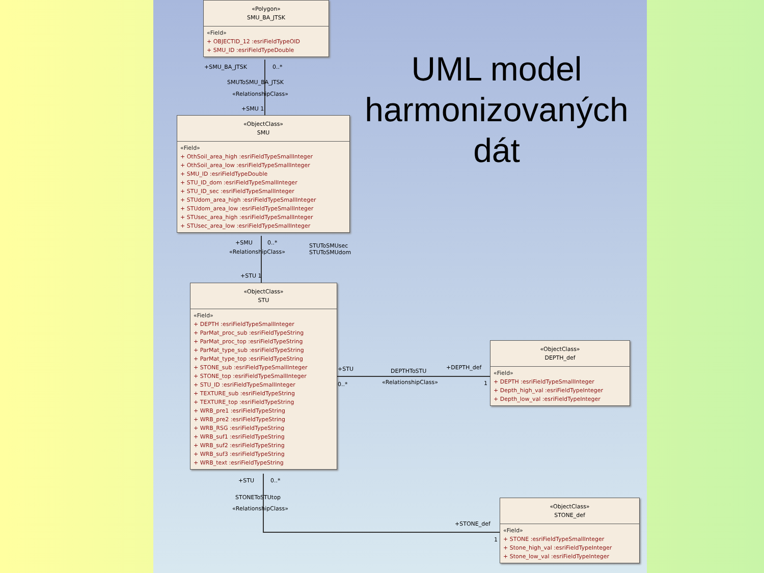UML model harmonizovaných dát
«Polygon»
SMU_BA_JTSK
«Field»
+ OBJECTID_12 :esriFieldTypeOID
+ SMU_ID :esriFieldTypeDouble
+SMU_BA_JTSK 0..*
SMUToSMU_BA_JTSK
«RelationshipClass»
+SMU 1
«ObjectClass»
SMU
«Field»
+ OthSoil_area_high :esriFieldTypeSmallInteger
+ OthSoil_area_low :esriFieldTypeSmallInteger
+ SMU_ID :esriFieldTypeDouble
+ STU_ID_dom :esriFieldTypeSmallInteger
+ STU_ID_sec :esriFieldTypeSmallInteger
+ STUdom_area_high :esriFieldTypeSmallInteger
+ STUdom_area_low :esriFieldTypeSmallInteger
+ STUsec_area_high :esriFieldTypeSmallInteger
+ STUsec_area_low :esriFieldTypeSmallInteger
+SMU 0..*
«RelationshipClass»
STUToSMUsec
STUToSMUdom
+STU 1
«ObjectClass»
STU
«Field»
+ DEPTH :esriFieldTypeSmallInteger
+ ParMat_proc_sub :esriFieldTypeString
+ ParMat_proc_top :esriFieldTypeString
+ ParMat_type_sub :esriFieldTypeString
+ ParMat_type_top :esriFieldTypeString
+ STONE_sub :esriFieldTypeSmallInteger
+ STONE_top :esriFieldTypeSmallInteger
+ STU_ID :esriFieldTypeSmallInteger
+ TEXTURE_sub :esriFieldTypeString
+ TEXTURE_top :esriFieldTypeString
+ WRB_pre1 :esriFieldTypeString
+ WRB_pre2 :esriFieldTypeString
+ WRB_RSG :esriFieldTypeString
+ WRB_suf1 :esriFieldTypeString
+ WRB_suf2 :esriFieldTypeString
+ WRB_suf3 :esriFieldTypeString
+ WRB_text :esriFieldTypeString
+STU
0..*
DEPTHToSTU
«RelationshipClass»
+DEPTH_def
1
«ObjectClass»
DEPTH_def
«Field»
+ DEPTH :esriFieldTypeSmallInteger
+ Depth_high_val :esriFieldTypeInteger
+ Depth_low_val :esriFieldTypeInteger
+STU 0..*
STONEToSTUtop
«RelationshipClass»
+STONE_def
1
«ObjectClass»
STONE_def
«Field»
+ STONE :esriFieldTypeSmallInteger
+ Stone_high_val :esriFieldTypeInteger
+ Stone_low_val :esriFieldTypeInteger